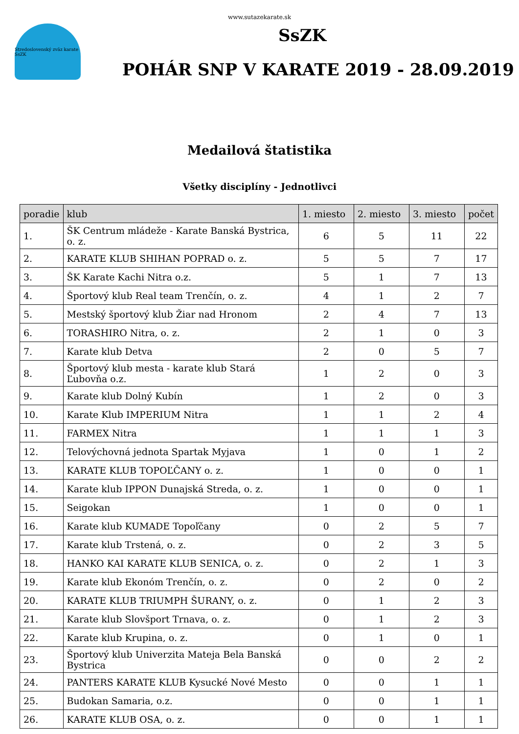www.sutazekarate.sk
Stredoslovenský zväz karate SsZK
SsZK
POHÁR SNP V KARATE 2019 - 28.09.2019
Medailová štatistika
Všetky disciplíny - Jednotlivci
| poradie | klub | 1. miesto | 2. miesto | 3. miesto | počet |
| --- | --- | --- | --- | --- | --- |
| 1. | ŠK Centrum mládeže - Karate Banská Bystrica, o. z. | 6 | 5 | 11 | 22 |
| 2. | KARATE KLUB SHIHAN POPRAD o. z. | 5 | 5 | 7 | 17 |
| 3. | ŠK Karate Kachi Nitra o.z. | 5 | 1 | 7 | 13 |
| 4. | Športový klub Real team Trenčín, o. z. | 4 | 1 | 2 | 7 |
| 5. | Mestský športový klub Žiar nad Hronom | 2 | 4 | 7 | 13 |
| 6. | TORASHIRO Nitra, o. z. | 2 | 1 | 0 | 3 |
| 7. | Karate klub Detva | 2 | 0 | 5 | 7 |
| 8. | Športový klub mesta - karate klub Stará Ľubovňa o.z. | 1 | 2 | 0 | 3 |
| 9. | Karate klub Dolný Kubín | 1 | 2 | 0 | 3 |
| 10. | Karate Klub IMPERIUM Nitra | 1 | 1 | 2 | 4 |
| 11. | FARMEX Nitra | 1 | 1 | 1 | 3 |
| 12. | Telovýchovná jednota Spartak Myjava | 1 | 0 | 1 | 2 |
| 13. | KARATE KLUB TOPOĽČANY o. z. | 1 | 0 | 0 | 1 |
| 14. | Karate klub IPPON Dunajská Streda, o. z. | 1 | 0 | 0 | 1 |
| 15. | Seigokan | 1 | 0 | 0 | 1 |
| 16. | Karate klub KUMADE Topoľčany | 0 | 2 | 5 | 7 |
| 17. | Karate klub Trstená, o. z. | 0 | 2 | 3 | 5 |
| 18. | HANKO KAI KARATE KLUB SENICA, o. z. | 0 | 2 | 1 | 3 |
| 19. | Karate klub Ekonóm Trenčín, o. z. | 0 | 2 | 0 | 2 |
| 20. | KARATE KLUB TRIUMPH ŠURANY, o. z. | 0 | 1 | 2 | 3 |
| 21. | Karate klub Slovšport Trnava, o. z. | 0 | 1 | 2 | 3 |
| 22. | Karate klub Krupina, o. z. | 0 | 1 | 0 | 1 |
| 23. | Športový klub Univerzita Mateja Bela Banská Bystrica | 0 | 0 | 2 | 2 |
| 24. | PANTERS KARATE KLUB Kysucké Nové Mesto | 0 | 0 | 1 | 1 |
| 25. | Budokan Samaria, o.z. | 0 | 0 | 1 | 1 |
| 26. | KARATE KLUB OSA, o. z. | 0 | 0 | 1 | 1 |